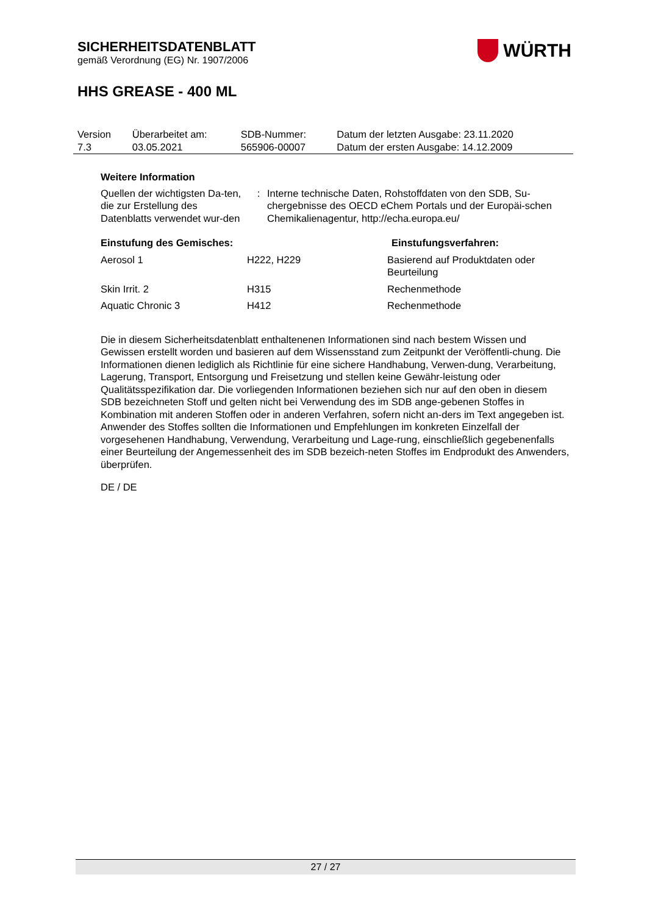SICHERHEITSDATENBLATT
gemäß Verordnung (EG) Nr. 1907/2006
WÜRTH
HHS GREASE - 400 ML
| Version 7.3 | Überarbeitet am: 03.05.2021 | SDB-Nummer: 565906-00007 | Datum der letzten Ausgabe: 23.11.2020 Datum der ersten Ausgabe: 14.12.2009 |
Weitere Information
| Quellen der wichtigsten Da-ten, die zur Erstellung des Datenblatts verwendet wur-den | : | Interne technische Daten, Rohstoffdaten von den SDB, Su-chergebnisse des OECD eChem Portals und der Europäi-schen Chemikalienagentur, http://echa.europa.eu/ |
| Einstufung des Gemisches: | | Einstufungsverfahren: |
| Aerosol 1 | H222, H229 | Basierend auf Produktdaten oder Beurteilung |
| Skin Irrit. 2 | H315 | Rechenmethode |
| Aquatic Chronic 3 | H412 | Rechenmethode |
Die in diesem Sicherheitsdatenblatt enthaltenenen Informationen sind nach bestem Wissen und Gewissen erstellt worden und basieren auf dem Wissensstand zum Zeitpunkt der Veröffentli-chung. Die Informationen dienen lediglich als Richtlinie für eine sichere Handhabung, Verwen-dung, Verarbeitung, Lagerung, Transport, Entsorgung und Freisetzung und stellen keine Gewähr-leistung oder Qualitätsspezifikation dar. Die vorliegenden Informationen beziehen sich nur auf den oben in diesem SDB bezeichneten Stoff und gelten nicht bei Verwendung des im SDB ange-gebenen Stoffes in Kombination mit anderen Stoffen oder in anderen Verfahren, sofern nicht an-ders im Text angegeben ist. Anwender des Stoffes sollten die Informationen und Empfehlungen im konkreten Einzelfall der vorgesehenen Handhabung, Verwendung, Verarbeitung und Lage-rung, einschließlich gegebenenfalls einer Beurteilung der Angemessenheit des im SDB bezeich-neten Stoffes im Endprodukt des Anwenders, überprüfen.
DE / DE
27 / 27